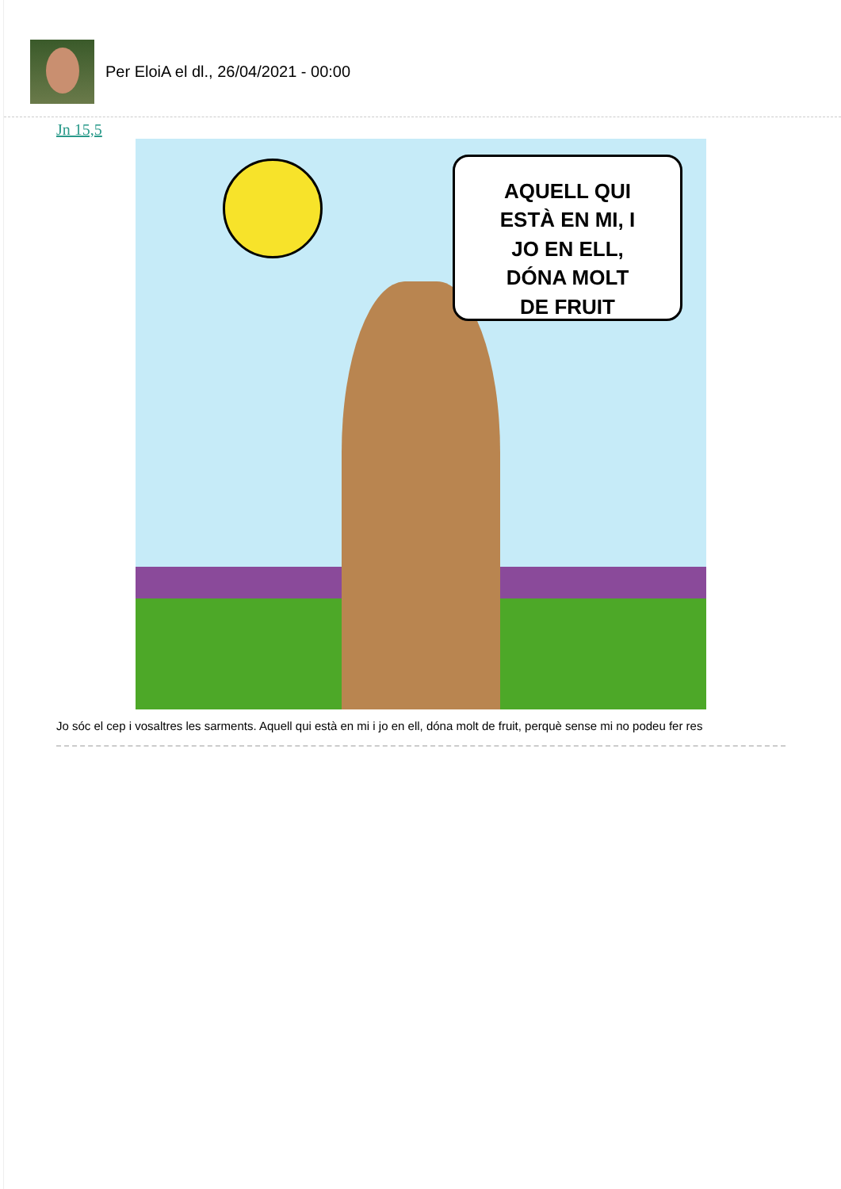Per EloiA el dl., 26/04/2021 - 00:00
Jn 15,5
AQUELL QUI
ESTÀ EN MI, I
JO EN ELL,
DÓNA MOLT
DE FRUIT
Jo sóc el cep i vosaltres les sarments. Aquell qui està en mi i jo en ell, dóna molt de fruit, perquè sense mi no podeu fer res